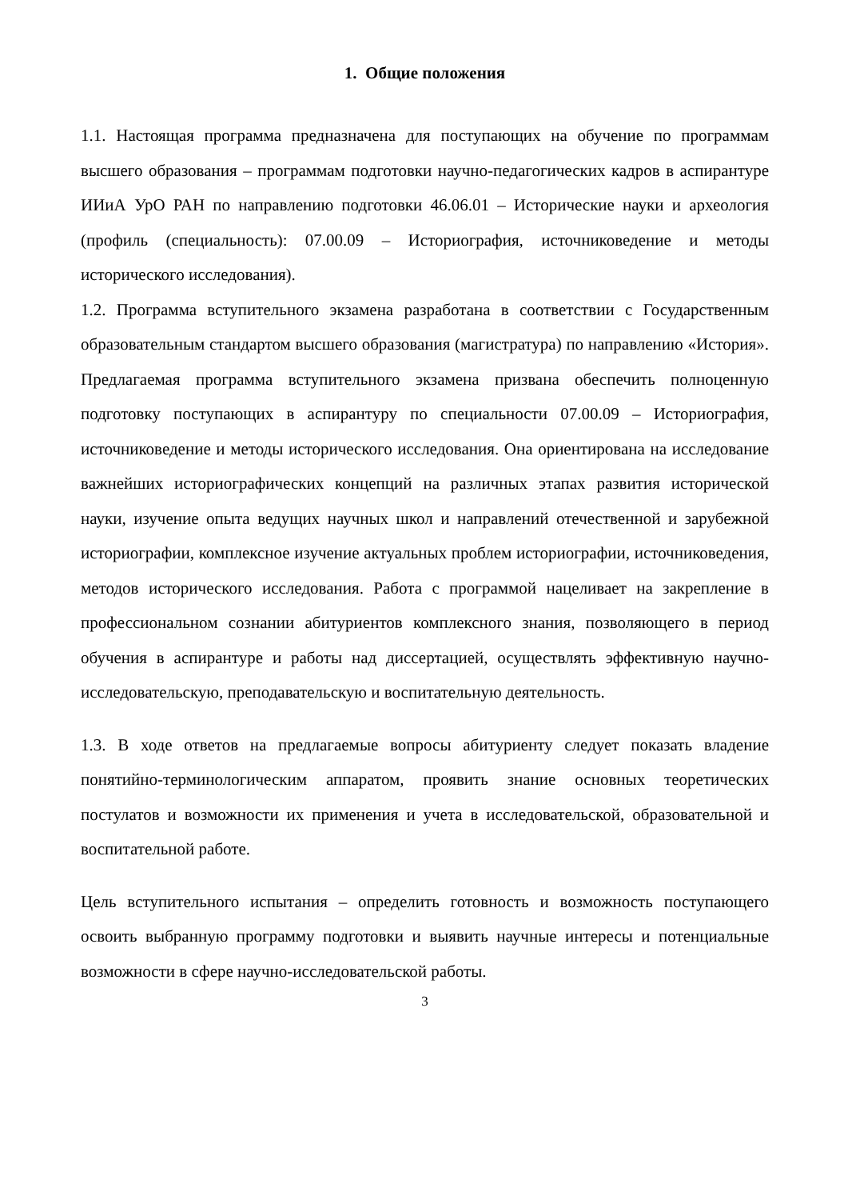1. Общие положения
1.1. Настоящая программа предназначена для поступающих на обучение по программам высшего образования – программам подготовки научно-педагогических кадров в аспирантуре ИИиА УрО РАН по направлению подготовки 46.06.01 – Исторические науки и археология (профиль (специальность): 07.00.09 – Историография, источниковедение и методы исторического исследования).
1.2. Программа вступительного экзамена разработана в соответствии с Государственным образовательным стандартом высшего образования (магистратура) по направлению «История». Предлагаемая программа вступительного экзамена призвана обеспечить полноценную подготовку поступающих в аспирантуру по специальности 07.00.09 – Историография, источниковедение и методы исторического исследования. Она ориентирована на исследование важнейших историографических концепций на различных этапах развития исторической науки, изучение опыта ведущих научных школ и направлений отечественной и зарубежной историографии, комплексное изучение актуальных проблем историографии, источниковедения, методов исторического исследования. Работа с программой нацеливает на закрепление в профессиональном сознании абитуриентов комплексного знания, позволяющего в период обучения в аспирантуре и работы над диссертацией, осуществлять эффективную научно-исследовательскую, преподавательскую и воспитательную деятельность.
1.3. В ходе ответов на предлагаемые вопросы абитуриенту следует показать владение понятийно-терминологическим аппаратом, проявить знание основных теоретических постулатов и возможности их применения и учета в исследовательской, образовательной и воспитательной работе.
Цель вступительного испытания – определить готовность и возможность поступающего освоить выбранную программу подготовки и выявить научные интересы и потенциальные возможности в сфере научно-исследовательской работы.
3